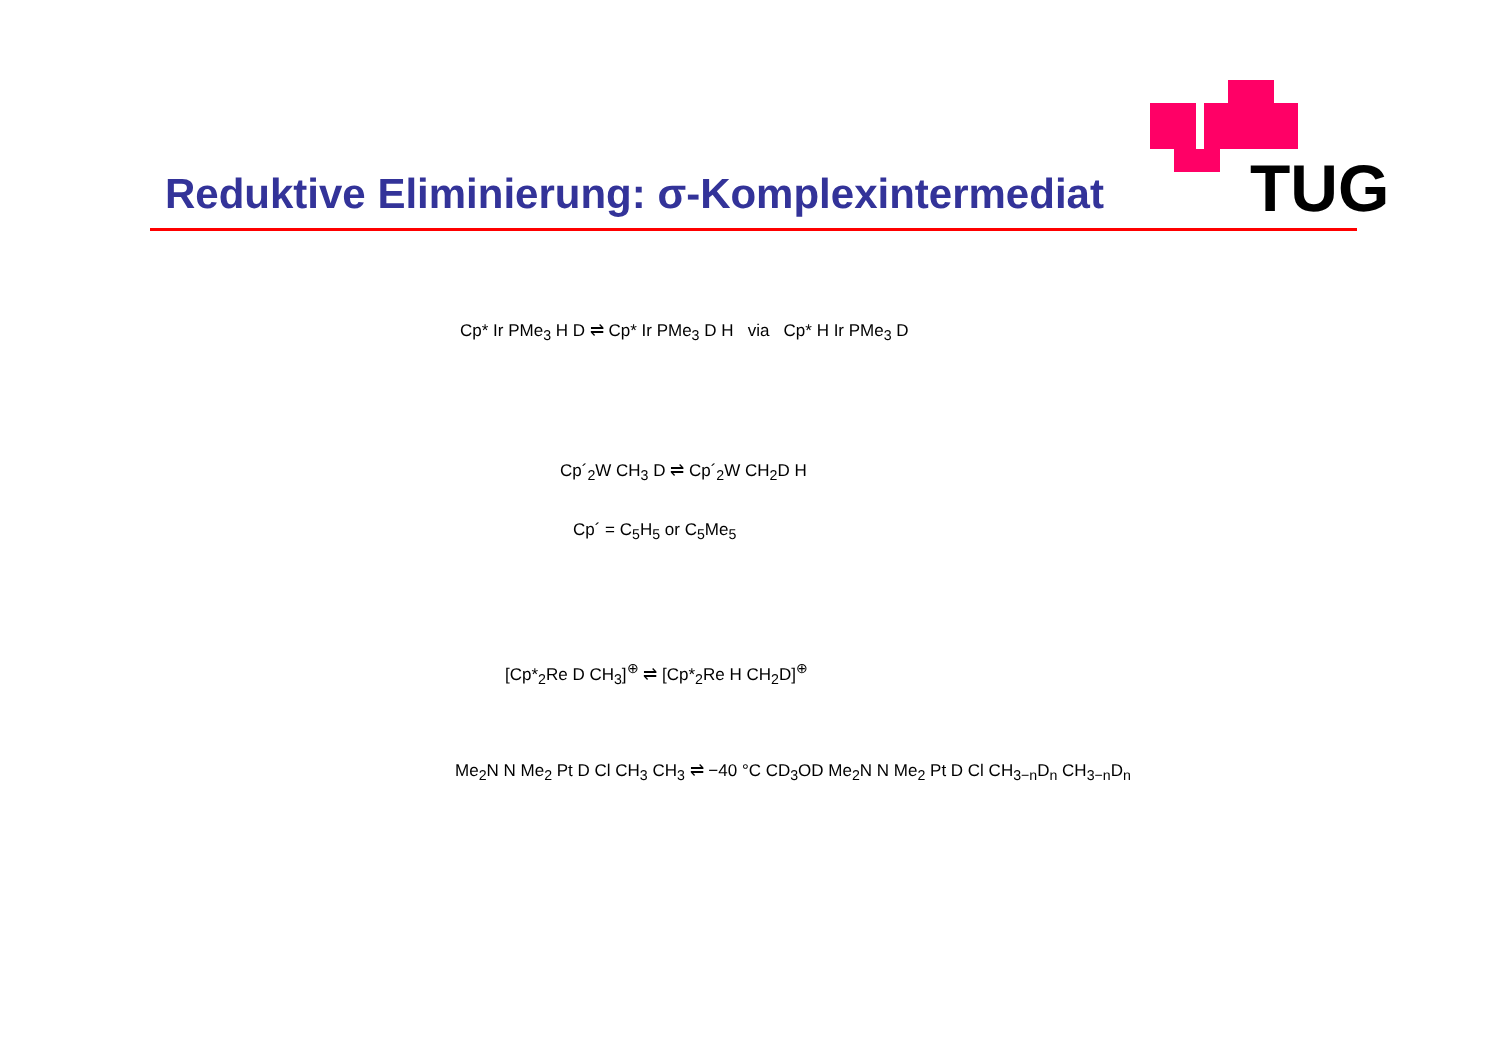TUG
Reduktive Eliminierung: σ-Komplexintermediat
Cp* Ir PMe<sub>3</sub> H D ⇌ Cp* Ir PMe<sub>3</sub> D H via Cp* H Ir PMe<sub>3</sub> D
Cp´<sub>2</sub>W CH<sub>3</sub> D ⇌ Cp´<sub>2</sub>W CH<sub>2</sub>D H
Cp´ = C<sub>5</sub>H<sub>5</sub> or C<sub>5</sub>Me<sub>5</sub>
[Cp*<sub>2</sub>Re D CH<sub>3</sub>]<sup>⊕</sup> ⇌ [Cp*<sub>2</sub>Re H CH<sub>2</sub>D]<sup>⊕</sup>
Me<sub>2</sub>N N Me<sub>2</sub> Pt D Cl CH<sub>3</sub> CH<sub>3</sub> ⇌ −40 °C CD<sub>3</sub>OD Me<sub>2</sub>N N Me<sub>2</sub> Pt D Cl CH<sub>3−n</sub>D<sub>n</sub> CH<sub>3−n</sub>D<sub>n</sub>